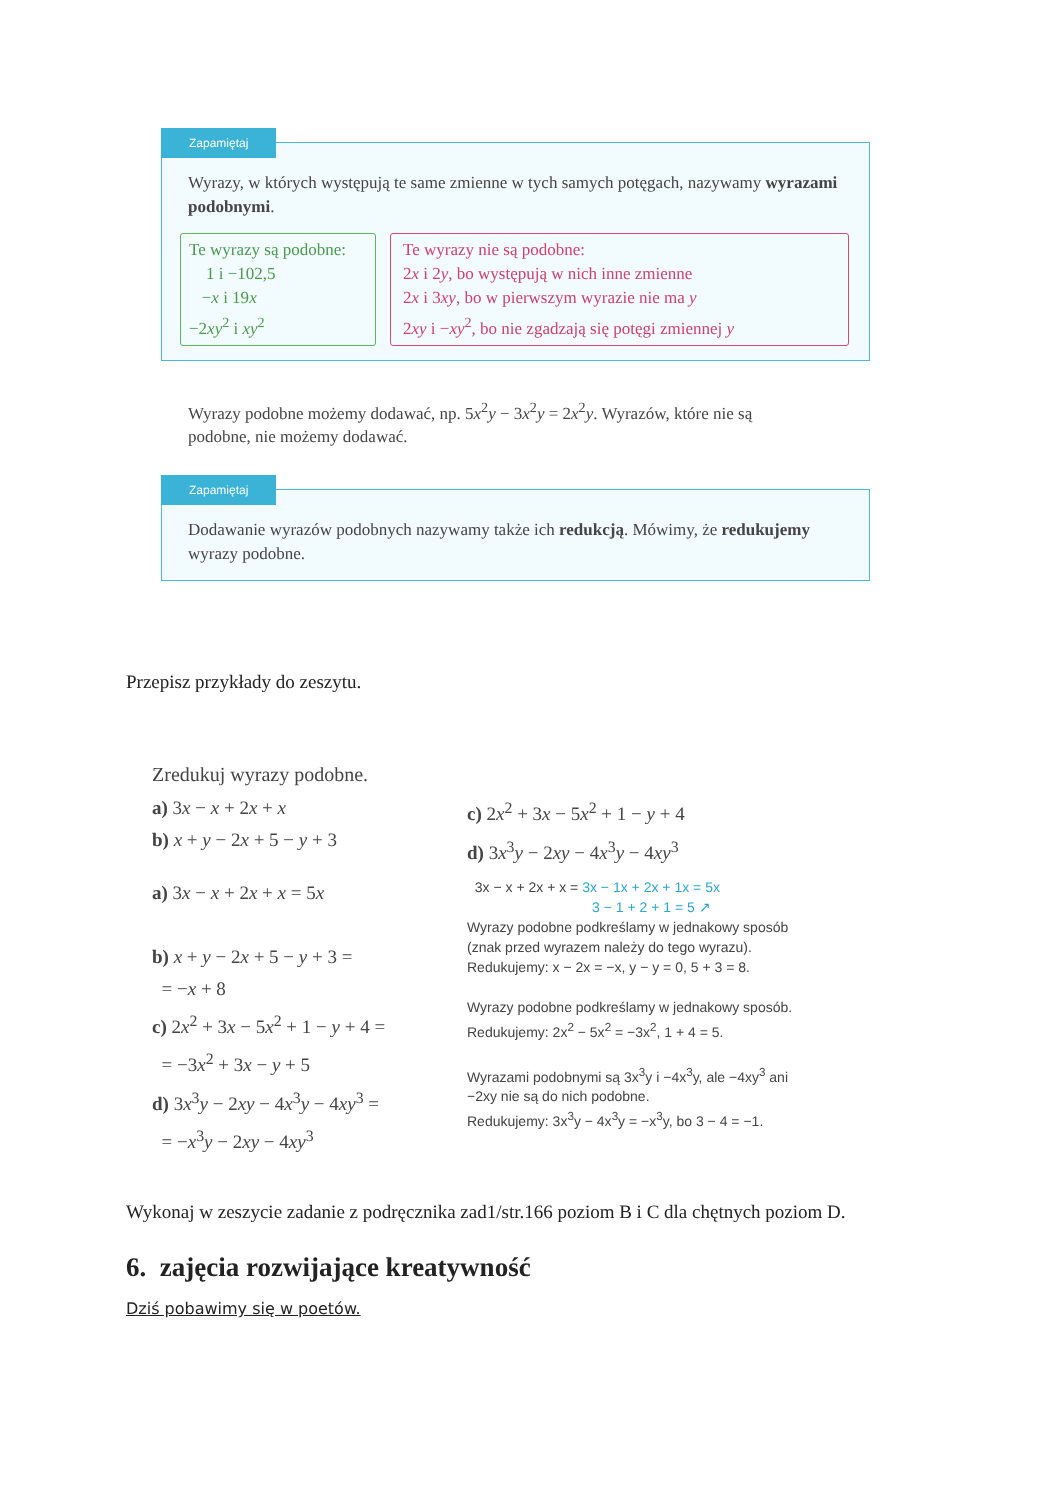Zapamiętaj
Wyrazy, w których występują te same zmienne w tych samych potęgach, nazywamy wyrazami podobnymi.
Te wyrazy są podobne:
1 i −102,5
−x i 19x
−2xy<sup>2</sup> i xy<sup>2</sup>
Te wyrazy nie są podobne:
2x i 2y, bo występują w nich inne zmienne
2x i 3xy, bo w pierwszym wyrazie nie ma y
2xy i −xy<sup>2</sup>, bo nie zgadzają się potęgi zmiennej y
Wyrazy podobne możemy dodawać, np. 5x<sup>2</sup>y − 3x<sup>2</sup>y = 2x<sup>2</sup>y. Wyrazów, które nie są podobne, nie możemy dodawać.
Zapamiętaj
Dodawanie wyrazów podobnych nazywamy także ich redukcją. Mówimy, że redukujemy wyrazy podobne.
Przepisz przykłady do zeszytu.
Zredukuj wyrazy podobne.
a) 3x − x + 2x + x
b) x + y − 2x + 5 − y + 3
c) 2x<sup>2</sup> + 3x − 5x<sup>2</sup> + 1 − y + 4
d) 3x<sup>3</sup>y − 2xy − 4x<sup>3</sup>y − 4xy<sup>3</sup>
a) 3x − x + 2x + x = 5x
b) x + y − 2x + 5 − y + 3 =
= −x + 8
c) 2x<sup>2</sup> + 3x − 5x<sup>2</sup> + 1 − y + 4 =
= −3x<sup>2</sup> + 3x − y + 5
d) 3x<sup>3</sup>y − 2xy − 4x<sup>3</sup>y − 4xy<sup>3</sup> =
= −x<sup>3</sup>y − 2xy − 4xy<sup>3</sup>
3x − x + 2x + x = 3x − 1x + 2x + 1x = 5x
3 − 1 + 2 + 1 = 5 ↗
Wyrazy podobne podkreślamy w jednakowy sposób (znak przed wyrazem należy do tego wyrazu).
Redukujemy: x − 2x = −x, y − y = 0, 5 + 3 = 8.
Wyrazy podobne podkreślamy w jednakowy sposób.
Redukujemy: 2x<sup>2</sup> − 5x<sup>2</sup> = −3x<sup>2</sup>, 1 + 4 = 5.
Wyrazami podobnymi są 3x<sup>3</sup>y i −4x<sup>3</sup>y, ale −4xy<sup>3</sup> ani −2xy nie są do nich podobne.
Redukujemy: 3x<sup>3</sup>y − 4x<sup>3</sup>y = −x<sup>3</sup>y, bo 3 − 4 = −1.
Wykonaj w zeszycie zadanie z podręcznika zad1/str.166 poziom B i C dla chętnych poziom D.
6. zajęcia rozwijające kreatywność
Dziś pobawimy się w poetów.